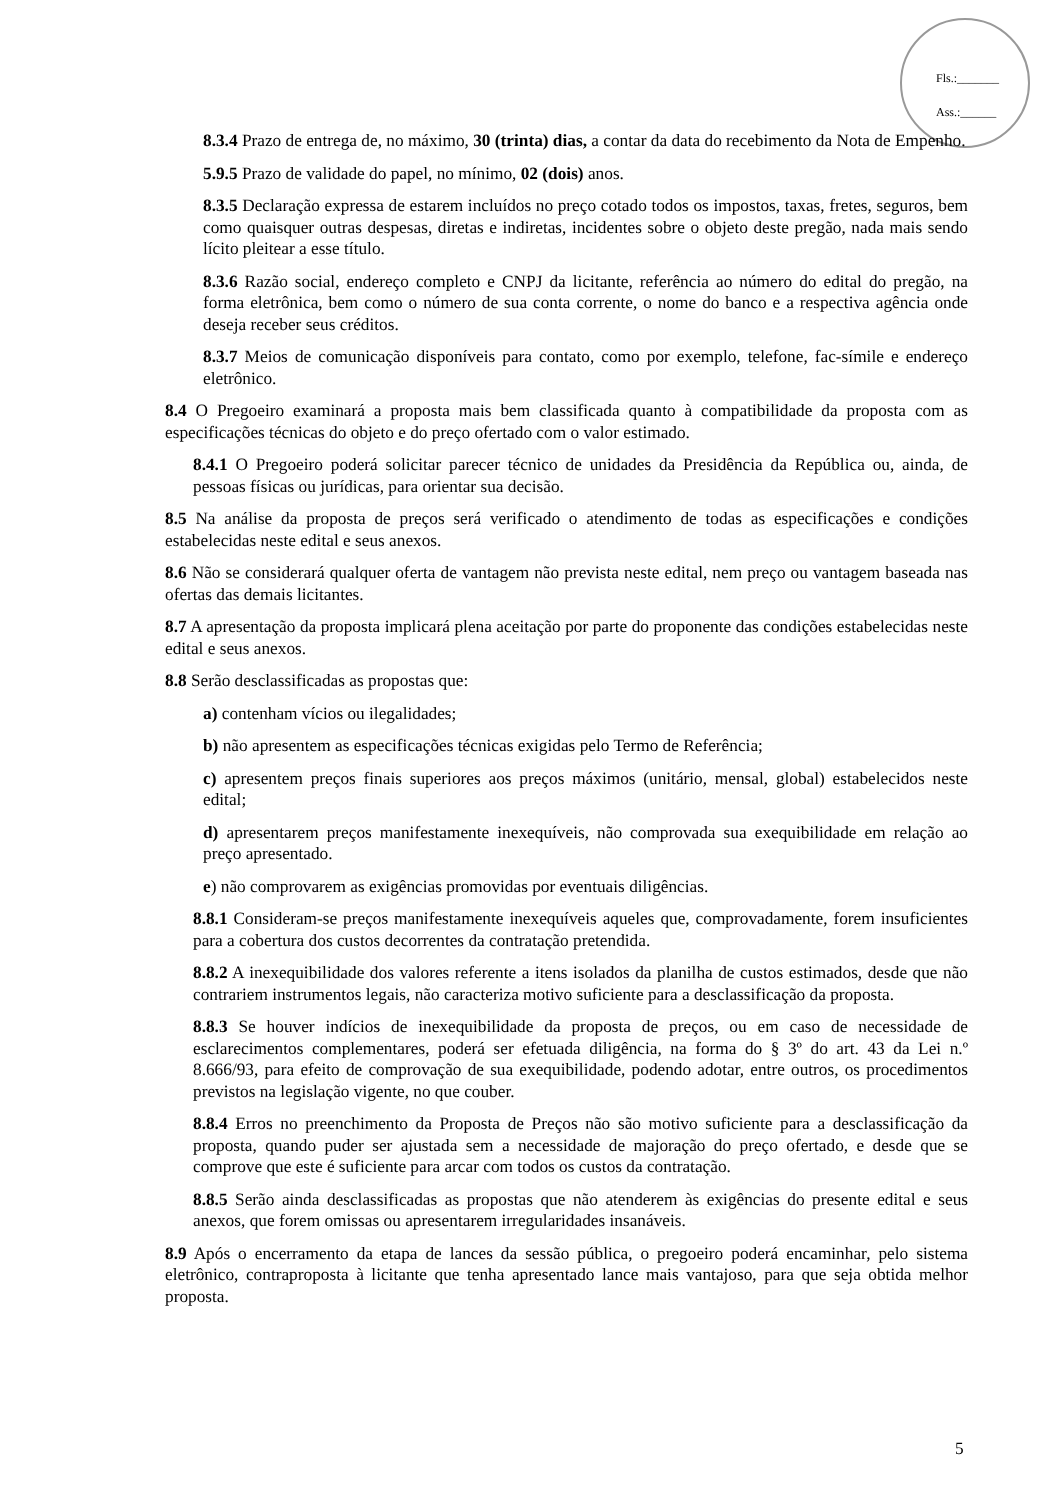Fls.:_______
Ass.:______
8.3.4 Prazo de entrega de, no máximo, 30 (trinta) dias, a contar da data do recebimento da Nota de Empenho.
5.9.5 Prazo de validade do papel, no mínimo, 02 (dois) anos.
8.3.5 Declaração expressa de estarem incluídos no preço cotado todos os impostos, taxas, fretes, seguros, bem como quaisquer outras despesas, diretas e indiretas, incidentes sobre o objeto deste pregão, nada mais sendo lícito pleitear a esse título.
8.3.6 Razão social, endereço completo e CNPJ da licitante, referência ao número do edital do pregão, na forma eletrônica, bem como o número de sua conta corrente, o nome do banco e a respectiva agência onde deseja receber seus créditos.
8.3.7 Meios de comunicação disponíveis para contato, como por exemplo, telefone, fac-símile e endereço eletrônico.
8.4 O Pregoeiro examinará a proposta mais bem classificada quanto à compatibilidade da proposta com as especificações técnicas do objeto e do preço ofertado com o valor estimado.
8.4.1 O Pregoeiro poderá solicitar parecer técnico de unidades da Presidência da República ou, ainda, de pessoas físicas ou jurídicas, para orientar sua decisão.
8.5 Na análise da proposta de preços será verificado o atendimento de todas as especificações e condições estabelecidas neste edital e seus anexos.
8.6 Não se considerará qualquer oferta de vantagem não prevista neste edital, nem preço ou vantagem baseada nas ofertas das demais licitantes.
8.7 A apresentação da proposta implicará plena aceitação por parte do proponente das condições estabelecidas neste edital e seus anexos.
8.8 Serão desclassificadas as propostas que:
a) contenham vícios ou ilegalidades;
b) não apresentem as especificações técnicas exigidas pelo Termo de Referência;
c) apresentem preços finais superiores aos preços máximos (unitário, mensal, global) estabelecidos neste edital;
d) apresentarem preços manifestamente inexequíveis, não comprovada sua exequibilidade em relação ao preço apresentado.
e) não comprovarem as exigências promovidas por eventuais diligências.
8.8.1 Consideram-se preços manifestamente inexequíveis aqueles que, comprovadamente, forem insuficientes para a cobertura dos custos decorrentes da contratação pretendida.
8.8.2 A inexequibilidade dos valores referente a itens isolados da planilha de custos estimados, desde que não contrariem instrumentos legais, não caracteriza motivo suficiente para a desclassificação da proposta.
8.8.3 Se houver indícios de inexequibilidade da proposta de preços, ou em caso de necessidade de esclarecimentos complementares, poderá ser efetuada diligência, na forma do § 3º do art. 43 da Lei n.º 8.666/93, para efeito de comprovação de sua exequibilidade, podendo adotar, entre outros, os procedimentos previstos na legislação vigente, no que couber.
8.8.4 Erros no preenchimento da Proposta de Preços não são motivo suficiente para a desclassificação da proposta, quando puder ser ajustada sem a necessidade de majoração do preço ofertado, e desde que se comprove que este é suficiente para arcar com todos os custos da contratação.
8.8.5 Serão ainda desclassificadas as propostas que não atenderem às exigências do presente edital e seus anexos, que forem omissas ou apresentarem irregularidades insanáveis.
8.9 Após o encerramento da etapa de lances da sessão pública, o pregoeiro poderá encaminhar, pelo sistema eletrônico, contraproposta à licitante que tenha apresentado lance mais vantajoso, para que seja obtida melhor proposta.
5